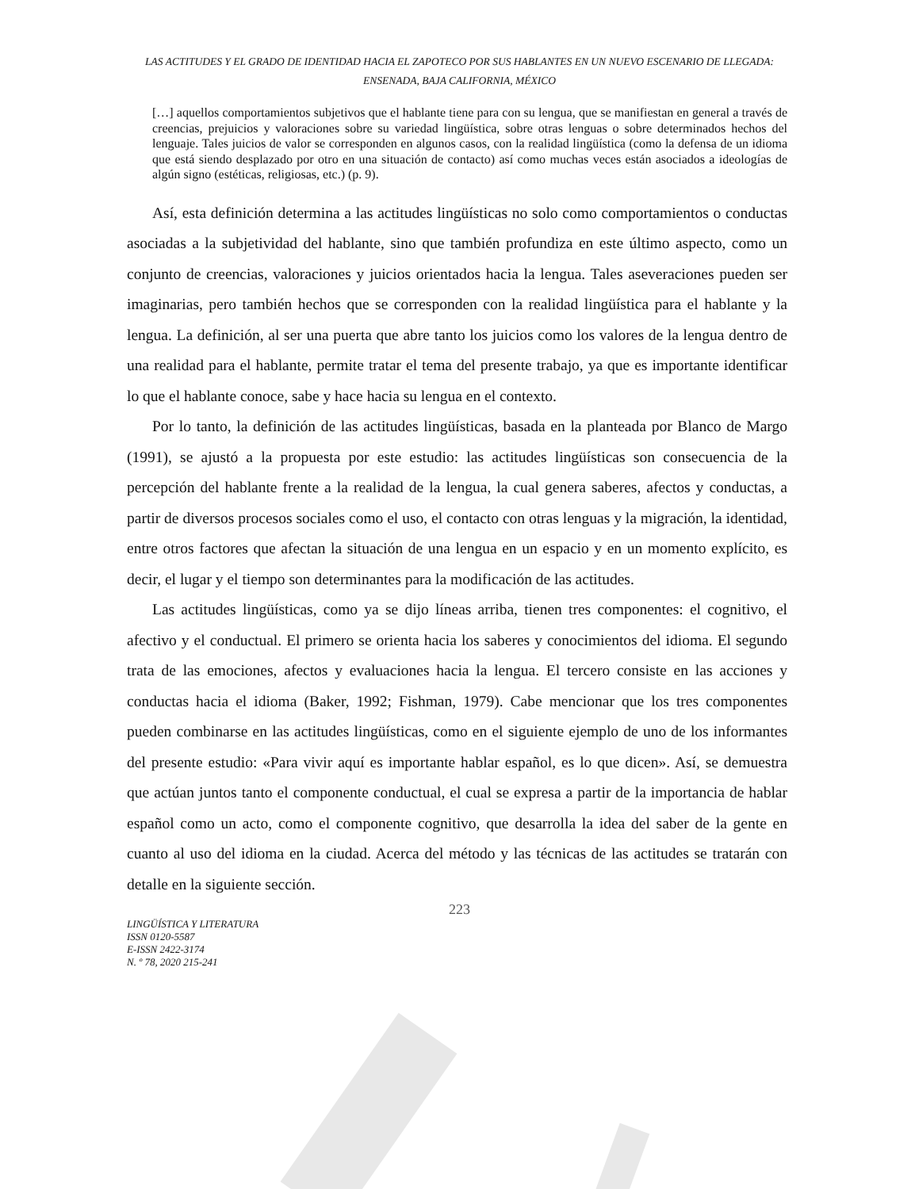LAS ACTITUDES Y EL GRADO DE IDENTIDAD HACIA EL ZAPOTECO POR SUS HABLANTES EN UN NUEVO ESCENARIO DE LLEGADA: ENSENADA, BAJA CALIFORNIA, MÉXICO
[…] aquellos comportamientos subjetivos que el hablante tiene para con su lengua, que se manifiestan en general a través de creencias, prejuicios y valoraciones sobre su variedad lingüística, sobre otras lenguas o sobre determinados hechos del lenguaje. Tales juicios de valor se corresponden en algunos casos, con la realidad lingüística (como la defensa de un idioma que está siendo desplazado por otro en una situación de contacto) así como muchas veces están asociados a ideologías de algún signo (estéticas, religiosas, etc.) (p. 9).
Así, esta definición determina a las actitudes lingüísticas no solo como comportamientos o conductas asociadas a la subjetividad del hablante, sino que también profundiza en este último aspecto, como un conjunto de creencias, valoraciones y juicios orientados hacia la lengua. Tales aseveraciones pueden ser imaginarias, pero también hechos que se corresponden con la realidad lingüística para el hablante y la lengua. La definición, al ser una puerta que abre tanto los juicios como los valores de la lengua dentro de una realidad para el hablante, permite tratar el tema del presente trabajo, ya que es importante identificar lo que el hablante conoce, sabe y hace hacia su lengua en el contexto.
Por lo tanto, la definición de las actitudes lingüísticas, basada en la planteada por Blanco de Margo (1991), se ajustó a la propuesta por este estudio: las actitudes lingüísticas son consecuencia de la percepción del hablante frente a la realidad de la lengua, la cual genera saberes, afectos y conductas, a partir de diversos procesos sociales como el uso, el contacto con otras lenguas y la migración, la identidad, entre otros factores que afectan la situación de una lengua en un espacio y en un momento explícito, es decir, el lugar y el tiempo son determinantes para la modificación de las actitudes.
Las actitudes lingüísticas, como ya se dijo líneas arriba, tienen tres componentes: el cognitivo, el afectivo y el conductual. El primero se orienta hacia los saberes y conocimientos del idioma. El segundo trata de las emociones, afectos y evaluaciones hacia la lengua. El tercero consiste en las acciones y conductas hacia el idioma (Baker, 1992; Fishman, 1979). Cabe mencionar que los tres componentes pueden combinarse en las actitudes lingüísticas, como en el siguiente ejemplo de uno de los informantes del presente estudio: «Para vivir aquí es importante hablar español, es lo que dicen». Así, se demuestra que actúan juntos tanto el componente conductual, el cual se expresa a partir de la importancia de hablar español como un acto, como el componente cognitivo, que desarrolla la idea del saber de la gente en cuanto al uso del idioma en la ciudad. Acerca del método y las técnicas de las actitudes se tratarán con detalle en la siguiente sección.
223
LINGÜÍSTICA Y LITERATURA
ISSN 0120-5587
E-ISSN 2422-3174
N. º 78, 2020 215-241